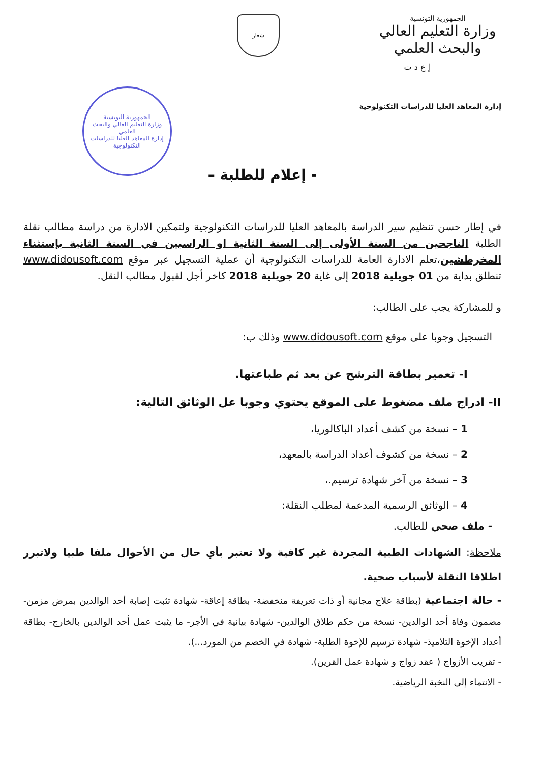الجمهورية التونسية
وزارة التعليم العالي
والبحث العلمي
شعار
إ ع د ت
إدارة المعاهد العليا للدراسات التكنولوجية
الجمهورية التونسية
وزارة التعليم العالي والبحث العلمي
إدارة المعاهد العليا للدراسات التكنولوجية
- إعلام للطلبة –
في إطار حسن تنظيم سير الدراسة بالمعاهد العليا للدراسات التكنولوجية ولتمكين الادارة من دراسة مطالب نقلة الطلبة الناجحين من السنة الأولى إلى السنة الثانية او الراسبين في السنة الثانية بإستثناء المخرطشين،تعلم الادارة العامة للدراسات التكنولوجية أن عملية التسجيل عبر موقع www.didousoft.com تنطلق بداية من 01 جويلية 2018 إلى غاية 20 جويلية 2018 كاخر أجل لقبول مطالب النقل.
و للمشاركة يجب على الطالب:
التسجيل وجوبا على موقع www.didousoft.com وذلك ب:
I- تعمير بطاقة الترشح عن بعد ثم طباعتها.
II- ادراج ملف مضغوط على الموقع يحتوي وجوبا عل الوثائق التالية:
1 – نسخة من كشف أعداد الباكالوريا،
2 – نسخة من كشوف أعداد الدراسة بالمعهد،
3 – نسخة من آخر شهادة ترسيم.،
4 – الوثائق الرسمية المدعمة لمطلب النقلة:
- ملف صحي للطالب.
ملاحظة: الشهادات الطبية المجردة غير كافية ولا تعتبر بأي حال من الأحوال ملفا طبيا ولاتبرر اطلاقا النقلة لأسباب صحية.
- حالة اجتماعية (بطاقة علاج مجانية أو ذات تعريفة منخفضة- بطاقة إعاقة- شهادة تثبت إصابة أحد الوالدين بمرض مزمن- مضمون وفاة أحد الوالدين- نسخة من حكم طلاق الوالدين- شهادة بيانية في الأجر- ما يثبت عمل أحد الوالدين بالخارج- بطاقة أعداد الإخوة التلاميذ- شهادة ترسيم للإخوة الطلبة- شهادة في الخصم من المورد...).
- تقريب الأزواج ( عقد زواج و شهادة عمل القرين).
- الانتماء إلى النخبة الرياضية.